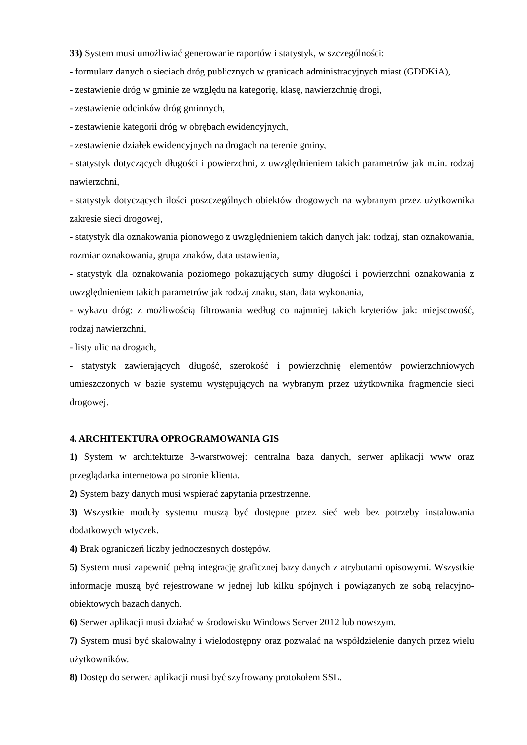33) System musi umożliwiać generowanie raportów i statystyk, w szczególności:
- formularz danych o sieciach dróg publicznych w granicach administracyjnych miast (GDDKiA),
- zestawienie dróg w gminie ze względu na kategorię, klasę, nawierzchnię drogi,
- zestawienie odcinków dróg gminnych,
- zestawienie kategorii dróg w obrębach ewidencyjnych,
- zestawienie działek ewidencyjnych na drogach na terenie gminy,
- statystyk dotyczących długości i powierzchni, z uwzględnieniem takich parametrów jak m.in. rodzaj nawierzchni,
- statystyk dotyczących ilości poszczególnych obiektów drogowych na wybranym przez użytkownika zakresie sieci drogowej,
- statystyk dla oznakowania pionowego z uwzględnieniem takich danych jak: rodzaj, stan oznakowania, rozmiar oznakowania, grupa znaków, data ustawienia,
- statystyk dla oznakowania poziomego pokazujących sumy długości i powierzchni oznakowania z uwzględnieniem takich parametrów jak rodzaj znaku, stan, data wykonania,
- wykazu dróg: z możliwością filtrowania według co najmniej takich kryteriów jak: miejscowość, rodzaj nawierzchni,
- listy ulic na drogach,
- statystyk zawierających długość, szerokość i powierzchnię elementów powierzchniowych umieszczonych w bazie systemu występujących na wybranym przez użytkownika fragmencie sieci drogowej.
4. ARCHITEKTURA OPROGRAMOWANIA GIS
1) System w architekturze 3-warstwowej: centralna baza danych, serwer aplikacji www oraz przeglądarka internetowa po stronie klienta.
2) System bazy danych musi wspierać zapytania przestrzenne.
3) Wszystkie moduły systemu muszą być dostępne przez sieć web bez potrzeby instalowania dodatkowych wtyczek.
4) Brak ograniczeń liczby jednoczesnych dostępów.
5) System musi zapewnić pełną integrację graficznej bazy danych z atrybutami opisowymi. Wszystkie informacje muszą być rejestrowane w jednej lub kilku spójnych i powiązanych ze sobą relacyjno-obiektowych bazach danych.
6) Serwer aplikacji musi działać w środowisku Windows Server 2012 lub nowszym.
7) System musi być skalowalny i wielodostępny oraz pozwalać na współdzielenie danych przez wielu użytkowników.
8) Dostęp do serwera aplikacji musi być szyfrowany protokołem SSL.